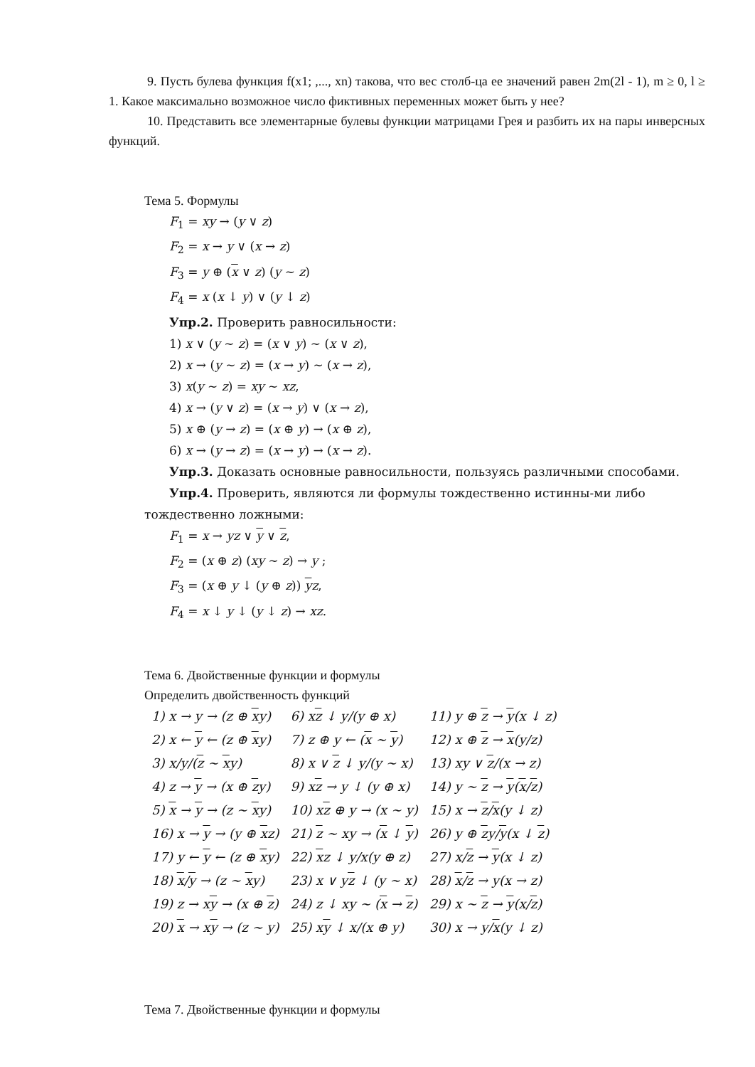9. Пусть булева функция f(x1; ,..., xn) такова, что вес столб-ца ее значений равен 2m(2l - 1), m ≥ 0, l ≥ 1. Какое максимально возможное число фиктивных переменных может быть у нее?
10. Представить все элементарные булевы функции матрицами Грея и разбить их на пары инверсных функций.
Тема 5. Формулы
F<sub>1</sub> = xy → (y ∨ z)
F<sub>2</sub> = x → y ∨ (x → z)
F<sub>3</sub> = y ⊕ (x ∨ z) (y ∼ z)
F<sub>4</sub> = x (x ↓ y) ∨ (y ↓ z)
Упр.2. Проверить равносильности:
1) x ∨ (y ∼ z) = (x ∨ y) ∼ (x ∨ z),
2) x → (y ∼ z) = (x → y) ∼ (x → z),
3) x(y ∼ z) = xy ∼ xz,
4) x → (y ∨ z) = (x → y) ∨ (x → z),
5) x ⊕ (y → z) = (x ⊕ y) → (x ⊕ z),
6) x → (y → z) = (x → y) → (x → z).
Упр.3. Доказать основные равносильности, пользуясь различными способами.
Упр.4. Проверить, являются ли формулы тождественно истинны-ми либо тождественно ложными:
F<sub>1</sub> = x → yz ∨ y ∨ z,
F<sub>2</sub> = (x ⊕ z) (xy ∼ z) → y ;
F<sub>3</sub> = (x ⊕ y ↓ (y ⊕ z)) yz,
F<sub>4</sub> = x ↓ y ↓ (y ↓ z) → xz.
Тема 6. Двойственные функции и формулы
Определить двойственность функций
| 1) x → y → (z ⊕ x y) | 6) x z ↓ y/(y ⊕ x) | 11) y ⊕ z → y (x ↓ z) |
| 2) x ← y ← (z ⊕ x y) | 7) z ⊕ y ← ( x ∼ y ) | 12) x ⊕ z → x (y/z) |
| 3) x/y/( z ∼ x y) | 8) x ∨ z ↓ y/(y ∼ x) | 13) xy ∨ z /(x → z) |
| 4) z → y → (x ⊕ z y) | 9) x z → y ↓ (y ⊕ x) | 14) y ∼ z → y ( x / z ) |
| 5) x → y → (z ∼ x y) | 10) x z ⊕ y → (x ∼ y) | 15) x → z / x (y ↓ z) |
| 16) x → y → (y ⊕ x z) | 21) z ∼ xy → ( x ↓ y ) | 26) y ⊕ z y/ y (x ↓ z ) |
| 17) y ← y ← (z ⊕ x y) | 22) x z ↓ y/x(y ⊕ z) | 27) x/ z → y (x ↓ z) |
| 18) x / y → (z ∼ x y) | 23) x ∨ y z ↓ (y ∼ x) | 28) x / z → y(x → z) |
| 19) z → x y → (x ⊕ z ) | 24) z ↓ xy ∼ ( x → z ) | 29) x ∼ z → y (x/ z ) |
| 20) x → x y → (z ∼ y) | 25) x y ↓ x/(x ⊕ y) | 30) x → y/ x (y ↓ z) |
Тема 7. Двойственные функции и формулы